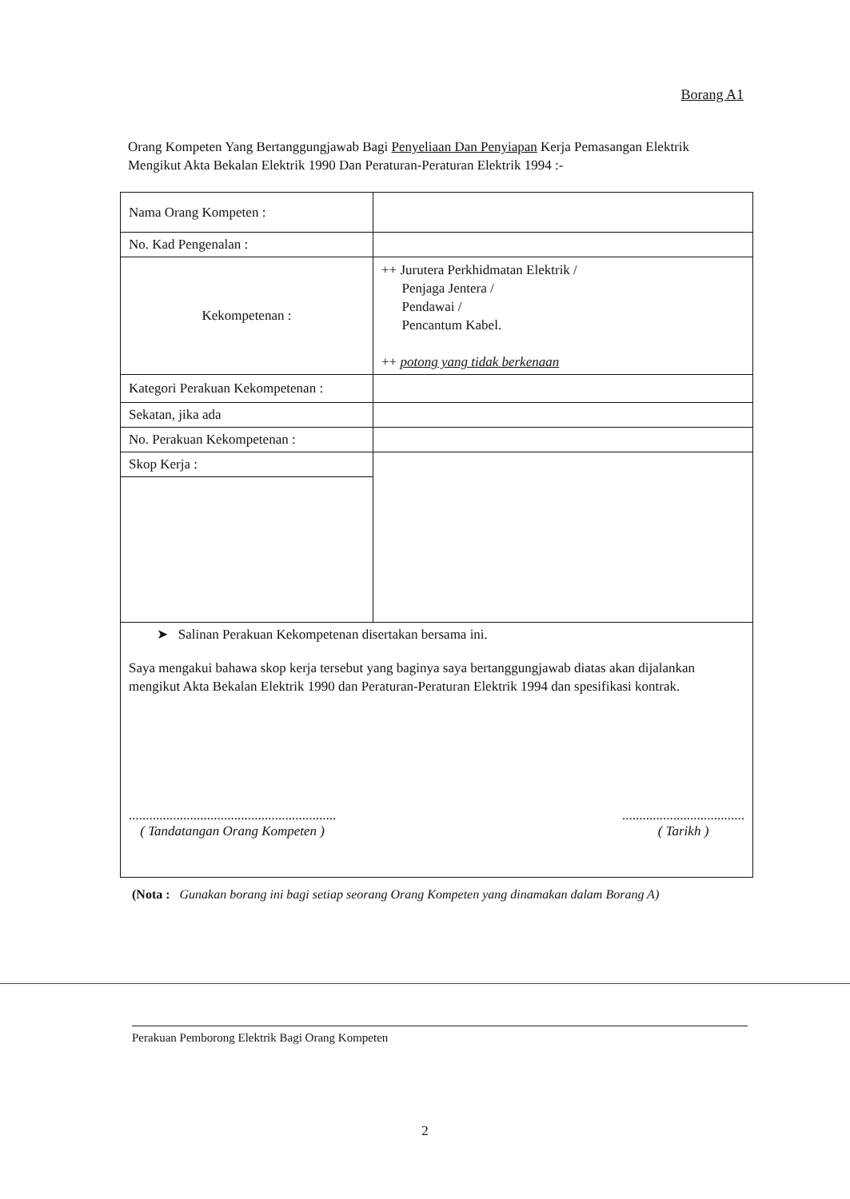Borang A1
Orang Kompeten Yang Bertanggungjawab Bagi Penyeliaan Dan Penyiapan Kerja Pemasangan Elektrik Mengikut Akta Bekalan Elektrik 1990 Dan Peraturan-Peraturan Elektrik 1994 :-
| Nama Orang Kompeten : | |
| No. Kad Pengenalan : | |
| Kekompetenan : | ++ Jurutera Perkhidmatan Elektrik / Penjaga Jentera / Pendawai / Pencantum Kabel. ++ potong yang tidak berkenaan |
| Kategori Perakuan Kekompetenan : | |
| Sekatan, jika ada | |
| No. Perakuan Kekompetenan : | |
| Skop Kerja : | |
| ➤ Salinan Perakuan Kekompetenan disertakan bersama ini. Saya mengakui bahawa skop kerja tersebut yang baginya saya bertanggungjawab diatas akan dijalankan mengikut Akta Bekalan Elektrik 1990 dan Peraturan-Peraturan Elektrik 1994 dan spesifikasi kontrak. ............................................................. ( Tandatangan Orang Kompeten ) .................................... ( Tarikh ) | |
(Nota : Gunakan borang ini bagi setiap seorang Orang Kompeten yang dinamakan dalam Borang A)
Perakuan Pemborong Elektrik Bagi Orang Kompeten
2